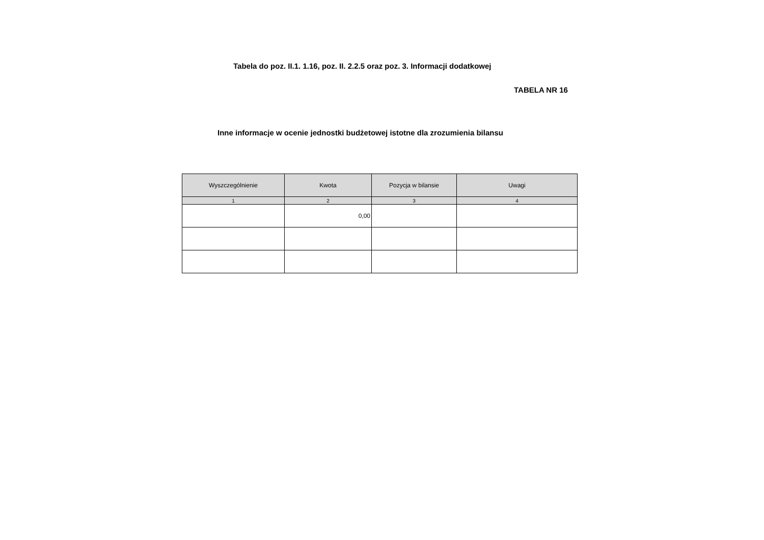Tabela do poz. II.1. 1.16, poz. II. 2.2.5 oraz poz. 3. Informacji dodatkowej
TABELA NR 16
Inne informacje w ocenie jednostki budżetowej istotne dla zrozumienia bilansu
| Wyszczególnienie | Kwota | Pozycja w bilansie | Uwagi |
| --- | --- | --- | --- |
| 1 | 2 | 3 | 4 |
| | 0,00 | | |